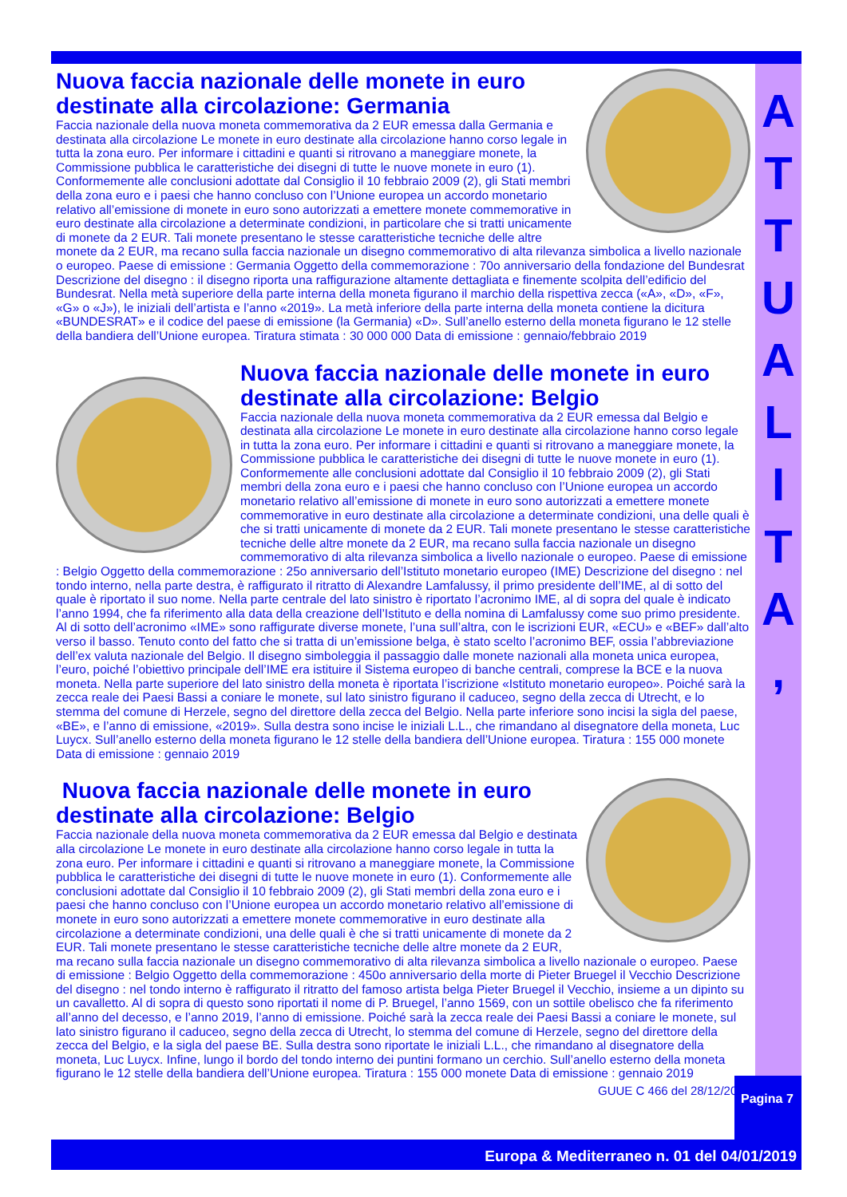A
T
T
U
A
L
I
T
A
,
Nuova faccia nazionale delle monete in euro destinate alla circolazione: Germania
Faccia nazionale della nuova moneta commemorativa da 2 EUR emessa dalla Germania e destinata alla circolazione Le monete in euro destinate alla circolazione hanno corso legale in tutta la zona euro. Per informare i cittadini e quanti si ritrovano a maneggiare monete, la Commissione pubblica le caratteristiche dei disegni di tutte le nuove monete in euro (1). Conformemente alle conclusioni adottate dal Consiglio il 10 febbraio 2009 (2), gli Stati membri della zona euro e i paesi che hanno concluso con l’Unione europea un accordo monetario relativo all’emissione di monete in euro sono autorizzati a emettere monete commemorative in euro destinate alla circolazione a determinate condizioni, in particolare che si tratti unicamente di monete da 2 EUR. Tali monete presentano le stesse caratteristiche tecniche delle altre monete da 2 EUR, ma recano sulla faccia nazionale un disegno commemorativo di alta rilevanza simbolica a livello nazionale o europeo. Paese di emissione : Germania Oggetto della commemorazione : 70o anniversario della fondazione del Bundesrat Descrizione del disegno : il disegno riporta una raffigurazione altamente dettagliata e finemente scolpita dell’edificio del Bundesrat. Nella metà superiore della parte interna della moneta figurano il marchio della rispettiva zecca («A», «D», «F», «G» o «J»), le iniziali dell’artista e l’anno «2019». La metà inferiore della parte interna della moneta contiene la dicitura «BUNDESRAT» e il codice del paese di emissione (la Germania) «D». Sull’anello esterno della moneta figurano le 12 stelle della bandiera dell’Unione europea. Tiratura stimata : 30 000 000 Data di emissione : gennaio/febbraio 2019
Nuova faccia nazionale delle monete in euro destinate alla circolazione: Belgio
Faccia nazionale della nuova moneta commemorativa da 2 EUR emessa dal Belgio e destinata alla circolazione Le monete in euro destinate alla circolazione hanno corso legale in tutta la zona euro. Per informare i cittadini e quanti si ritrovano a maneggiare monete, la Commissione pubblica le caratteristiche dei disegni di tutte le nuove monete in euro (1). Conformemente alle conclusioni adottate dal Consiglio il 10 febbraio 2009 (2), gli Stati membri della zona euro e i paesi che hanno concluso con l’Unione europea un accordo monetario relativo all’emissione di monete in euro sono autorizzati a emettere monete commemorative in euro destinate alla circolazione a determinate condizioni, una delle quali è che si tratti unicamente di monete da 2 EUR. Tali monete presentano le stesse caratteristiche tecniche delle altre monete da 2 EUR, ma recano sulla faccia nazionale un disegno commemorativo di alta rilevanza simbolica a livello nazionale o europeo. Paese di emissione : Belgio Oggetto della commemorazione : 25o anniversario dell’Istituto monetario europeo (IME) Descrizione del disegno : nel tondo interno, nella parte destra, è raffigurato il ritratto di Alexandre Lamfalussy, il primo presidente dell’IME, al di sotto del quale è riportato il suo nome. Nella parte centrale del lato sinistro è riportato l’acronimo IME, al di sopra del quale è indicato l’anno 1994, che fa riferimento alla data della creazione dell’Istituto e della nomina di Lamfalussy come suo primo presidente. Al di sotto dell’acronimo «IME» sono raffigurate diverse monete, l’una sull’altra, con le iscrizioni EUR, «ECU» e «BEF» dall’alto verso il basso. Tenuto conto del fatto che si tratta di un’emissione belga, è stato scelto l’acronimo BEF, ossia l’abbreviazione dell’ex valuta nazionale del Belgio. Il disegno simboleggia il passaggio dalle monete nazionali alla moneta unica europea, l’euro, poiché l’obiettivo principale dell’IME era istituire il Sistema europeo di banche centrali, comprese la BCE e la nuova moneta. Nella parte superiore del lato sinistro della moneta è riportata l’iscrizione «Istituto monetario europeo». Poiché sarà la zecca reale dei Paesi Bassi a coniare le monete, sul lato sinistro figurano il caduceo, segno della zecca di Utrecht, e lo stemma del comune di Herzele, segno del direttore della zecca del Belgio. Nella parte inferiore sono incisi la sigla del paese, «BE», e l’anno di emissione, «2019». Sulla destra sono incise le iniziali L.L., che rimandano al disegnatore della moneta, Luc Luycx. Sull’anello esterno della moneta figurano le 12 stelle della bandiera dell’Unione europea. Tiratura : 155 000 monete Data di emissione : gennaio 2019
Nuova faccia nazionale delle monete in euro destinate alla circolazione: Belgio
Faccia nazionale della nuova moneta commemorativa da 2 EUR emessa dal Belgio e destinata alla circolazione Le monete in euro destinate alla circolazione hanno corso legale in tutta la zona euro. Per informare i cittadini e quanti si ritrovano a maneggiare monete, la Commissione pubblica le caratteristiche dei disegni di tutte le nuove monete in euro (1). Conformemente alle conclusioni adottate dal Consiglio il 10 febbraio 2009 (2), gli Stati membri della zona euro e i paesi che hanno concluso con l’Unione europea un accordo monetario relativo all’emissione di monete in euro sono autorizzati a emettere monete commemorative in euro destinate alla circolazione a determinate condizioni, una delle quali è che si tratti unicamente di monete da 2 EUR. Tali monete presentano le stesse caratteristiche tecniche delle altre monete da 2 EUR, ma recano sulla faccia nazionale un disegno commemorativo di alta rilevanza simbolica a livello nazionale o europeo. Paese di emissione : Belgio Oggetto della commemorazione : 450o anniversario della morte di Pieter Bruegel il Vecchio Descrizione del disegno : nel tondo interno è raffigurato il ritratto del famoso artista belga Pieter Bruegel il Vecchio, insieme a un dipinto su un cavalletto. Al di sopra di questo sono riportati il nome di P. Bruegel, l’anno 1569, con un sottile obelisco che fa riferimento all’anno del decesso, e l’anno 2019, l’anno di emissione. Poiché sarà la zecca reale dei Paesi Bassi a coniare le monete, sul lato sinistro figurano il caduceo, segno della zecca di Utrecht, lo stemma del comune di Herzele, segno del direttore della zecca del Belgio, e la sigla del paese BE. Sulla destra sono riportate le iniziali L.L., che rimandano al disegnatore della moneta, Luc Luycx. Infine, lungo il bordo del tondo interno dei puntini formano un cerchio. Sull’anello esterno della moneta figurano le 12 stelle della bandiera dell’Unione europea. Tiratura : 155 000 monete Data di emissione : gennaio 2019
GUUE C 466 del 28/12/2018
Pagina 7
Europa & Mediterraneo n. 01 del 04/01/2019